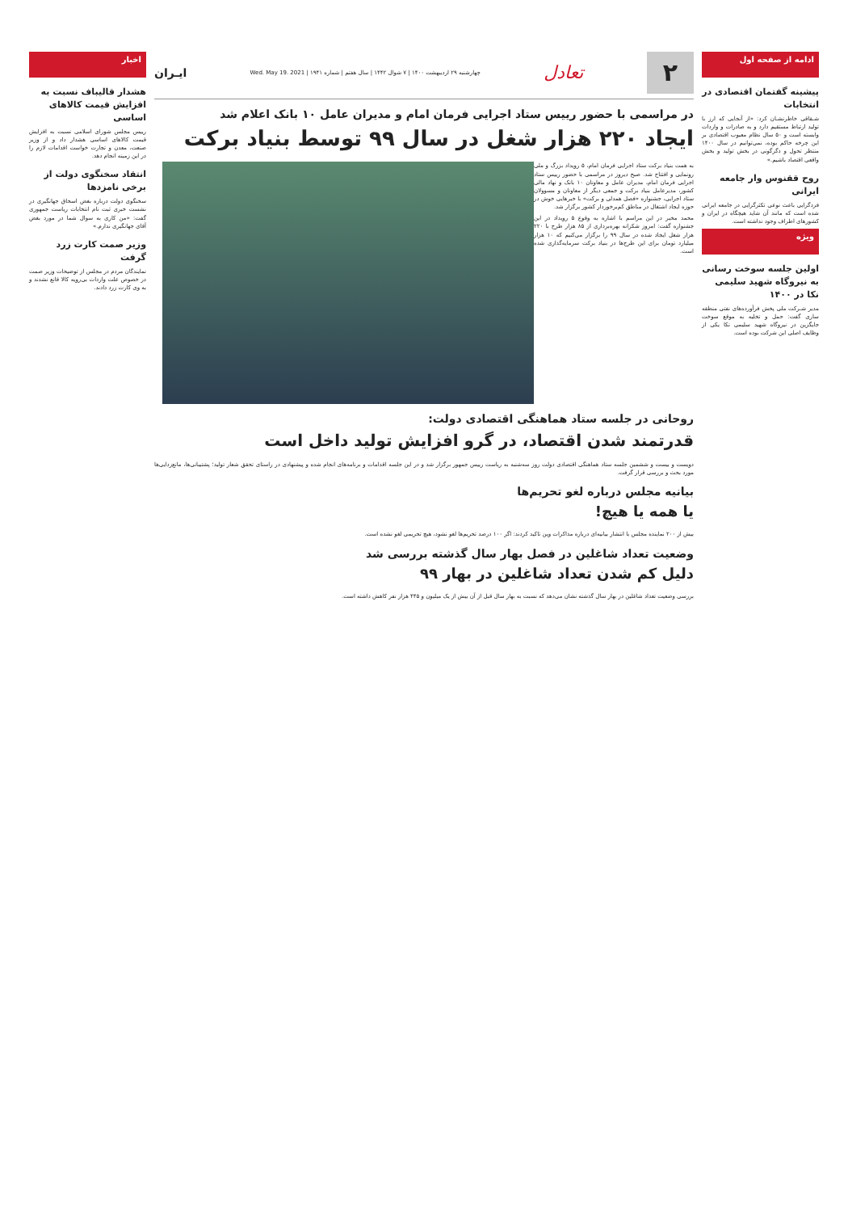ادامه از صفحه اول
پیشینه گفتمان اقتصادی در انتخابات
شـقاقی خاطرنشـان کرد: «از آنجایی که ارز با تولید ارتباط مستقیم دارد و به صادرات و واردات وابسته است و ۵۰ سال نظام معیوب اقتصادی بر این چرخه حاکم بوده، نمی‌توانیم در سال ۱۴۰۰ منتظر تحول و دگرگونی در بخش تولید و بخش واقعی اقتصاد باشیم.»
روح ققنوس وار جامعه ایرانی
فردگرایی باعث نوعی تکثرگرایی در جامعه ایرانی شده است که مانند آن شاید هیچگاه در ایران و کشورهای اطراف وجود نداشته است.
ویژه
اولین جلسه سوخت رسانی به نیروگاه شهید سلیمی نکا در ۱۴۰۰
مدیر شـرکت ملی پخش فرآورده‌های نفتی منطقه ساری گفت: حمل و تخلیه به موقع سوخت جایگزین در نیروگاه شهید سلیمی نکا یکی از وظایف اصلی این شرکت بوده است.
۲ تعادل چهارشنبه ۲۹ اردیبهشت ۱۴۰۰ | ۷ شوال ۱۴۴۲ | سال هفتم | شماره ۱۹۴۱ | Wed. May 19. 2021 ایـران
در مراسمی با حضور رییس ستاد اجرایی فرمان امام و مدیران عامل ۱۰ بانک اعلام شد
ایجاد ۲۲۰ هزار شغل در سال ۹۹ توسط بنیاد برکت
به همت بنیاد برکت ستاد اجرایی فرمان امام، ۵ رویداد بزرگ و ملی رونمایی و افتتاح شد. صبح دیروز در مراسمی با حضور رییس ستاد اجرایی فرمان امام، مدیران عامل و معاونان ۱۰ بانک و نهاد مالی کشور، مدیرعامل بنیاد برکت و جمعی دیگر از معاونان و مسوولان ستاد اجرایی، جشنواره «فصل همدلی و برکت» با خبرهایی خوش در حوزه ایجاد اشتغال در مناطق کم‌برخوردار کشور برگزار شد.
محمد مخبر در این مراسم با اشاره به وقوع ۵ رویداد در این جشنواره گفت: امروز شکرانه بهره‌برداری از ۸۵ هزار طرح با ۲۲۰ هزار شغل ایجاد شده در سال ۹۹ را برگزار می‌کنیم که ۱۰ هزار میلیارد تومان برای این طرح‌ها در بنیاد برکت سرمایه‌گذاری شده است.
روحانی در جلسه ستاد هماهنگی اقتصادی دولت:
قدرتمند شدن اقتصاد، در گرو افزایش تولید داخل است
دویست و بیست و ششمین جلسه ستاد هماهنگی اقتصادی دولت روز سه‌شنبه به ریاست رییس جمهور برگزار شد و در این جلسه اقدامات و برنامه‌های انجام شده و پیشنهادی در راستای تحقق شعار تولید؛ پشتیبانی‌ها، مانع‌زدایی‌ها مورد بحث و بررسی قرار گرفت.
بیانیه مجلس درباره لغو تحریم‌ها
یا همه یا هیچ!
بیش از ۲۰۰ نماینده مجلس با انتشار بیانیه‌ای درباره مذاکرات وین تاکید کردند: اگر ۱۰۰ درصد تحریم‌ها لغو نشود، هیچ تحریمی لغو نشده است.
وضعیت تعداد شاغلین در فصل بهار سال گذشته بررسی شد
دلیل کم شدن تعداد شاغلین در بهار ۹۹
بررسی وضعیت تعداد شاغلین در بهار سال گذشته نشان می‌دهد که نسبت به بهار سال قبل از آن بیش از یک میلیون و ۴۴۵ هزار نفر کاهش داشته است.
اخبار
هشدار قالیباف نسبت به افزایش قیمت کالاهای اساسی
رییس مجلس شورای اسلامی نسبت به افزایش قیمت کالاهای اساسی هشدار داد و از وزیر صنعت، معدن و تجارت خواست اقدامات لازم را در این زمینه انجام دهد.
انتقاد سخنگوی دولت از برخی نامزدها
سخنگوی دولت درباره بغض اسحاق جهانگیری در نشست خبری ثبت نام انتخابات ریاست جمهوری گفت: «من کاری به سوال شما در مورد بغض آقای جهانگیری ندارم.»
وزیر صمت کارت زرد گرفت
نمایندگان مردم در مجلس از توضیحات وزیر صمت در خصوص علت واردات بی‌رویه کالا قانع نشدند و به وی کارت زرد دادند.